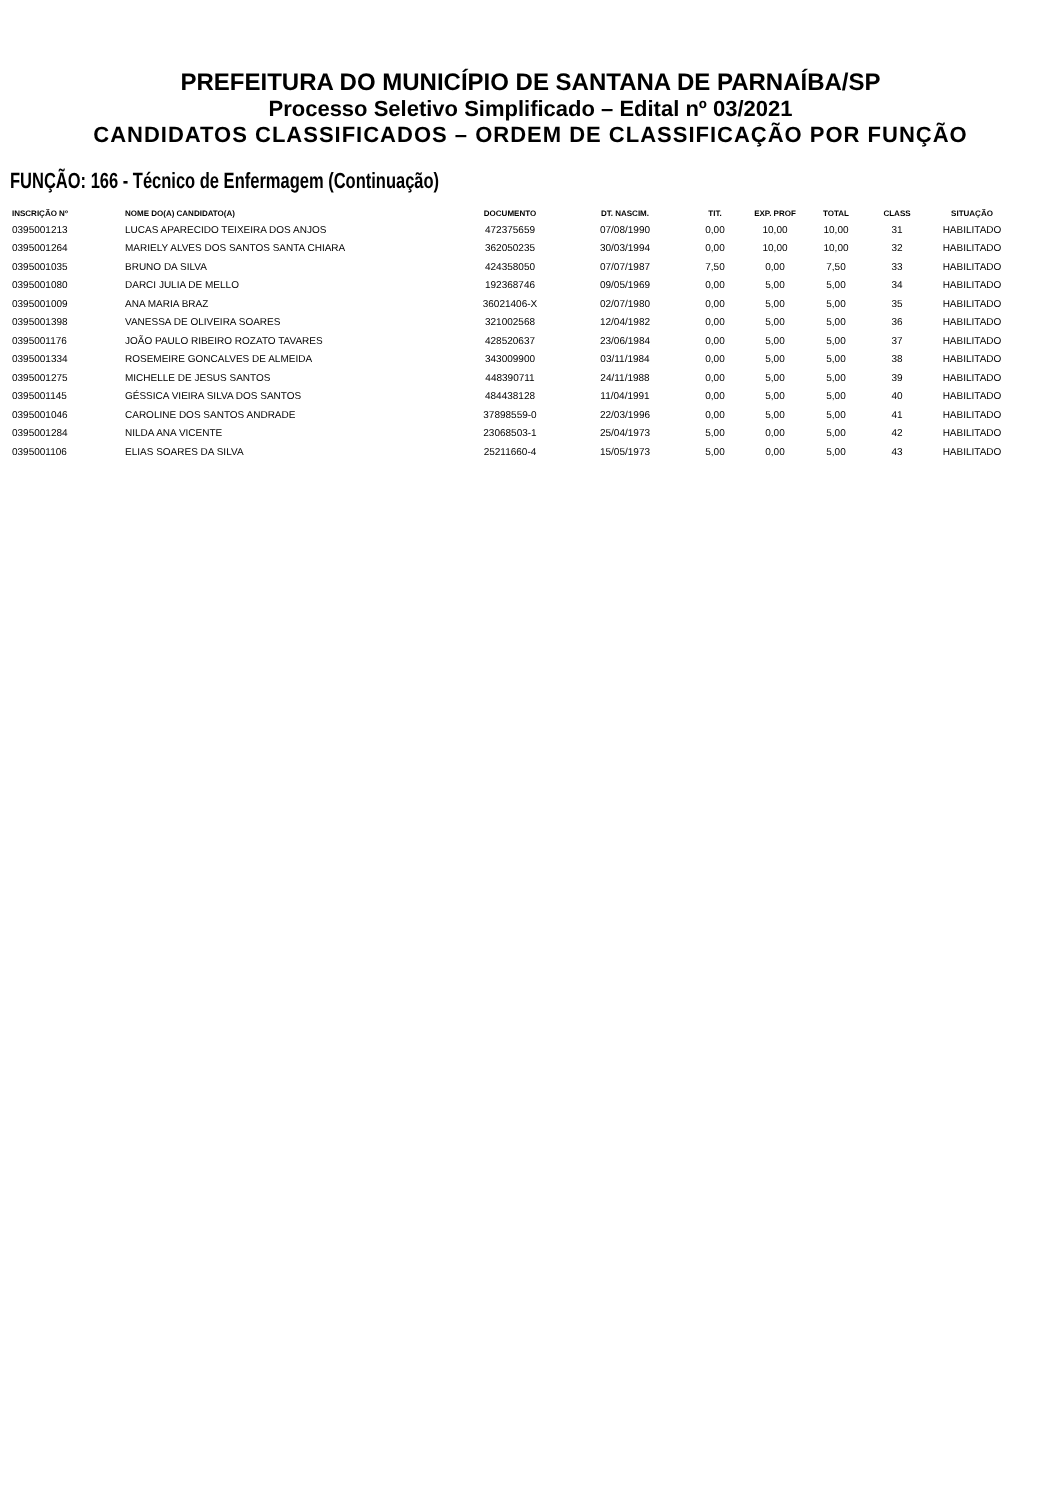PREFEITURA DO MUNICÍPIO DE SANTANA DE PARNAÍBA/SP
Processo Seletivo Simplificado – Edital nº 03/2021
CANDIDATOS CLASSIFICADOS – ORDEM DE CLASSIFICAÇÃO POR FUNÇÃO
FUNÇÃO: 166 - Técnico de Enfermagem (Continuação)
| INSCRIÇÃO Nº | NOME DO(A) CANDIDATO(A) | DOCUMENTO | DT. NASCIM. | TIT. | EXP. PROF | TOTAL | CLASS | SITUAÇÃO |
| --- | --- | --- | --- | --- | --- | --- | --- | --- |
| 0395001213 | LUCAS APARECIDO TEIXEIRA DOS ANJOS | 472375659 | 07/08/1990 | 0,00 | 10,00 | 10,00 | 31 | HABILITADO |
| 0395001264 | MARIELY ALVES DOS SANTOS SANTA CHIARA | 362050235 | 30/03/1994 | 0,00 | 10,00 | 10,00 | 32 | HABILITADO |
| 0395001035 | BRUNO DA SILVA | 424358050 | 07/07/1987 | 7,50 | 0,00 | 7,50 | 33 | HABILITADO |
| 0395001080 | DARCI JULIA DE MELLO | 192368746 | 09/05/1969 | 0,00 | 5,00 | 5,00 | 34 | HABILITADO |
| 0395001009 | ANA MARIA BRAZ | 36021406-X | 02/07/1980 | 0,00 | 5,00 | 5,00 | 35 | HABILITADO |
| 0395001398 | VANESSA DE OLIVEIRA SOARES | 321002568 | 12/04/1982 | 0,00 | 5,00 | 5,00 | 36 | HABILITADO |
| 0395001176 | JOÃO PAULO RIBEIRO ROZATO TAVARES | 428520637 | 23/06/1984 | 0,00 | 5,00 | 5,00 | 37 | HABILITADO |
| 0395001334 | ROSEMEIRE GONCALVES DE ALMEIDA | 343009900 | 03/11/1984 | 0,00 | 5,00 | 5,00 | 38 | HABILITADO |
| 0395001275 | MICHELLE DE JESUS SANTOS | 448390711 | 24/11/1988 | 0,00 | 5,00 | 5,00 | 39 | HABILITADO |
| 0395001145 | GÉSSICA VIEIRA SILVA DOS SANTOS | 484438128 | 11/04/1991 | 0,00 | 5,00 | 5,00 | 40 | HABILITADO |
| 0395001046 | CAROLINE DOS SANTOS ANDRADE | 37898559-0 | 22/03/1996 | 0,00 | 5,00 | 5,00 | 41 | HABILITADO |
| 0395001284 | NILDA ANA VICENTE | 23068503-1 | 25/04/1973 | 5,00 | 0,00 | 5,00 | 42 | HABILITADO |
| 0395001106 | ELIAS SOARES DA SILVA | 25211660-4 | 15/05/1973 | 5,00 | 0,00 | 5,00 | 43 | HABILITADO |